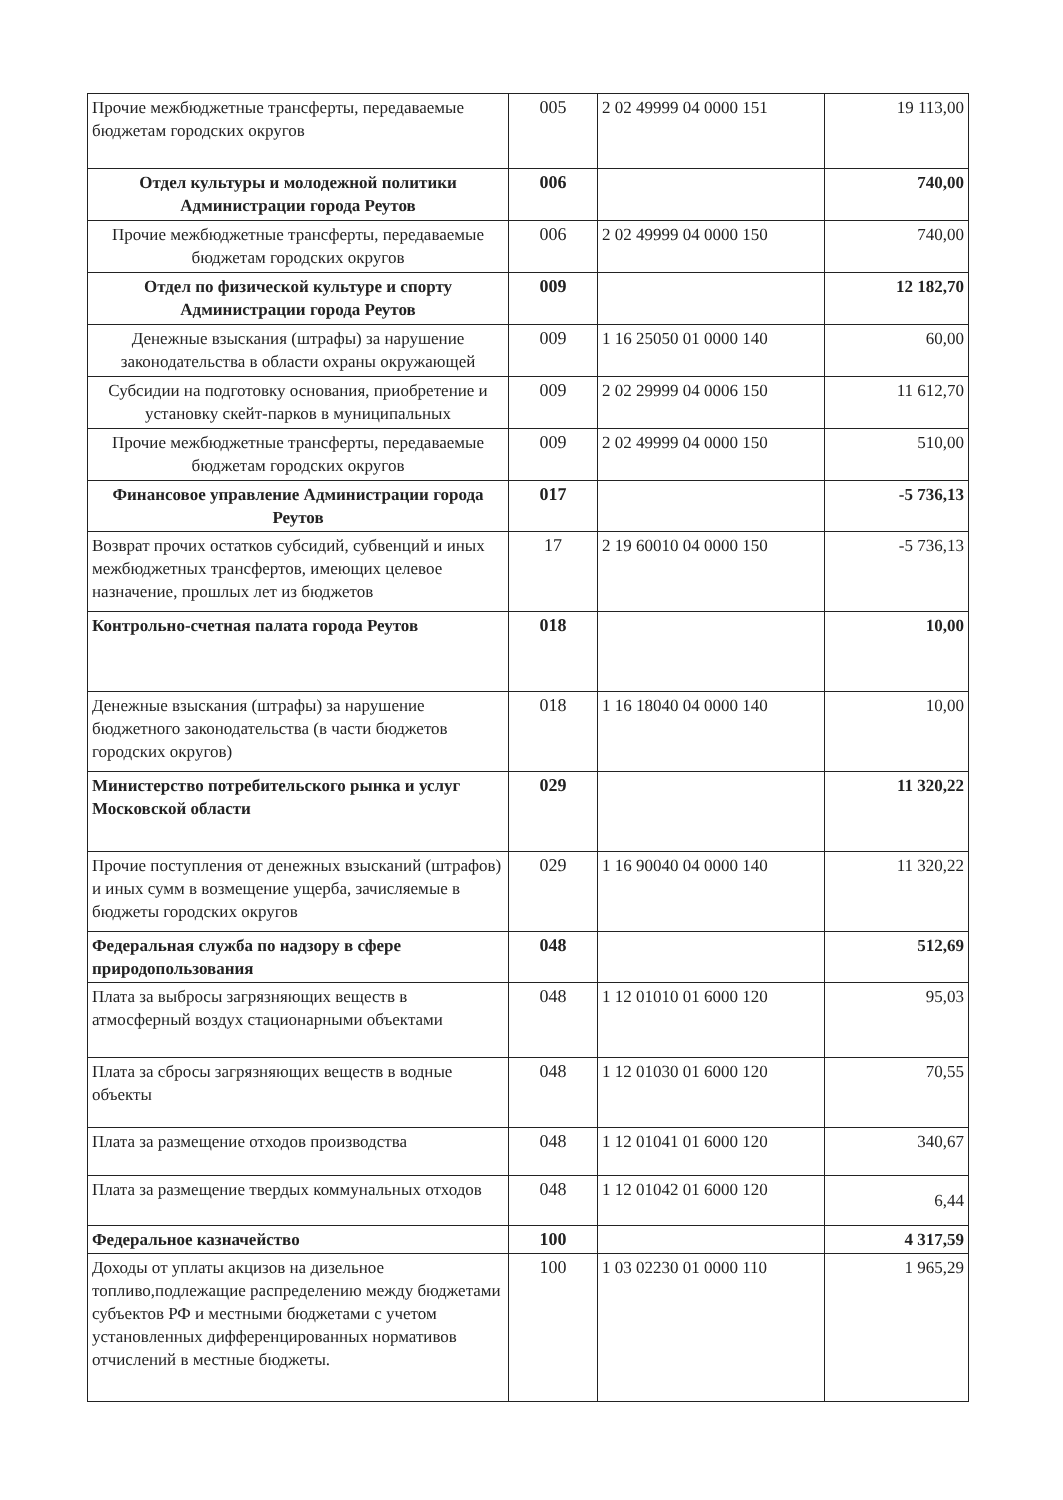| Прочие межбюджетные трансферты, передаваемые бюджетам городских округов | 005 | 2 02 49999 04 0000 151 | 19 113,00 |
| Отдел культуры и молодежной политики Администрации города Реутов | 006 | | 740,00 |
| Прочие межбюджетные трансферты, передаваемые бюджетам городских округов | 006 | 2 02 49999 04 0000 150 | 740,00 |
| Отдел по физической культуре и спорту Администрации города Реутов | 009 | | 12 182,70 |
| Денежные взыскания (штрафы) за нарушение законодательства в области охраны окружающей | 009 | 1 16 25050 01 0000 140 | 60,00 |
| Субсидии на подготовку основания, приобретение и установку скейт-парков в муниципальных | 009 | 2 02 29999 04 0006 150 | 11 612,70 |
| Прочие межбюджетные трансферты, передаваемые бюджетам городских округов | 009 | 2 02 49999 04 0000 150 | 510,00 |
| Финансовое управление Администрации города Реутов | 017 | | -5 736,13 |
| Возврат прочих остатков субсидий, субвенций и иных межбюджетных трансфертов, имеющих целевое назначение, прошлых лет из бюджетов | 17 | 2 19 60010 04 0000 150 | -5 736,13 |
| Контрольно-счетная палата города Реутов | 018 | | 10,00 |
| Денежные взыскания (штрафы) за нарушение бюджетного законодательства (в части бюджетов городских округов) | 018 | 1 16 18040 04 0000 140 | 10,00 |
| Министерство потребительского рынка и услуг Московской области | 029 | | 11 320,22 |
| Прочие поступления от денежных взысканий (штрафов) и иных сумм в возмещение ущерба, зачисляемые в бюджеты городских округов | 029 | 1 16 90040 04 0000 140 | 11 320,22 |
| Федеральная служба по надзору в сфере природопользования | 048 | | 512,69 |
| Плата за выбросы загрязняющих веществ в атмосферный воздух стационарными объектами | 048 | 1 12 01010 01 6000 120 | 95,03 |
| Плата за сбросы загрязняющих веществ в водные объекты | 048 | 1 12 01030 01 6000 120 | 70,55 |
| Плата за размещение отходов производства | 048 | 1 12 01041 01 6000 120 | 340,67 |
| Плата за размещение твердых коммунальных отходов | 048 | 1 12 01042 01 6000 120 | 6,44 |
| Федеральное казначейство | 100 | | 4 317,59 |
| Доходы от уплаты акцизов на дизельное топливо,подлежащие распределению между бюджетами субъектов РФ и местными бюджетами с учетом установленных дифференцированных нормативов отчислений в местные бюджеты. | 100 | 1 03 02230 01 0000 110 | 1 965,29 |